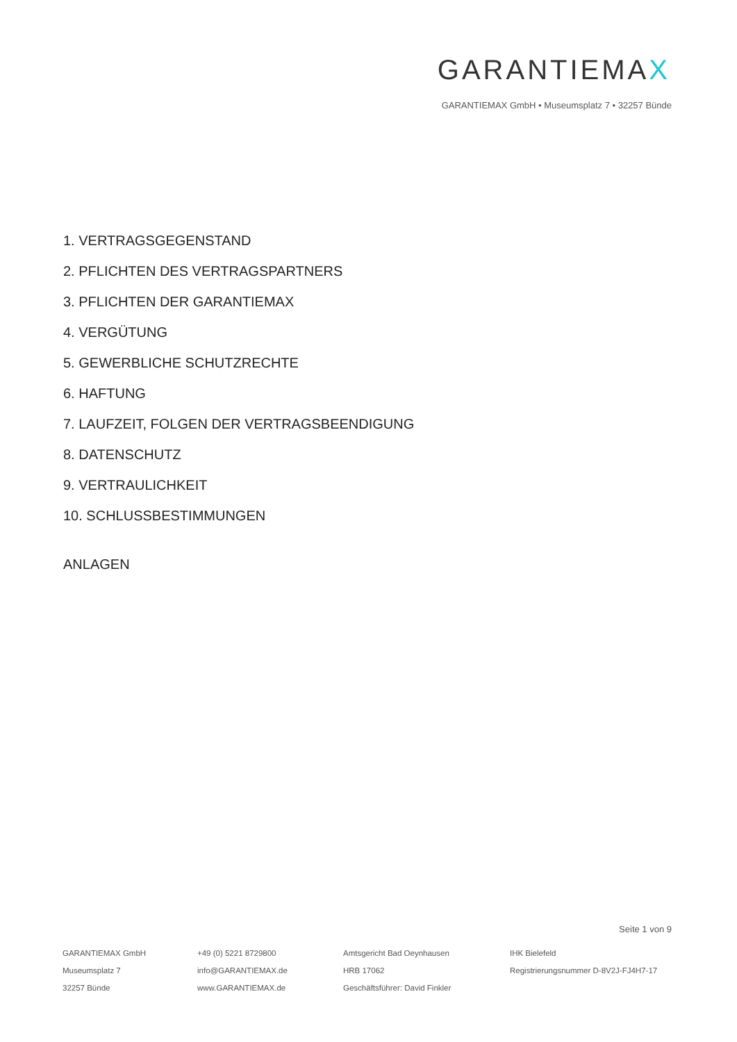GARANTIEMAX
GARANTIEMAX GmbH • Museumsplatz 7 • 32257 Bünde
1. VERTRAGSGEGENSTAND
2. PFLICHTEN DES VERTRAGSPARTNERS
3. PFLICHTEN DER GARANTIEMAX
4. VERGÜTUNG
5. GEWERBLICHE SCHUTZRECHTE
6. HAFTUNG
7. LAUFZEIT, FOLGEN DER VERTRAGSBEENDIGUNG
8. DATENSCHUTZ
9. VERTRAULICHKEIT
10. SCHLUSSBESTIMMUNGEN
ANLAGEN
Seite 1 von 9
GARANTIEMAX GmbH
Museumsplatz 7
32257 Bünde
+49 (0) 5221 8729800
info@GARANTIEMAX.de
www.GARANTIEMAX.de
Amtsgericht Bad Oeynhausen
HRB 17062
Geschäftsführer: David Finkler
IHK Bielefeld
Registrierungsnummer D-8V2J-FJ4H7-17